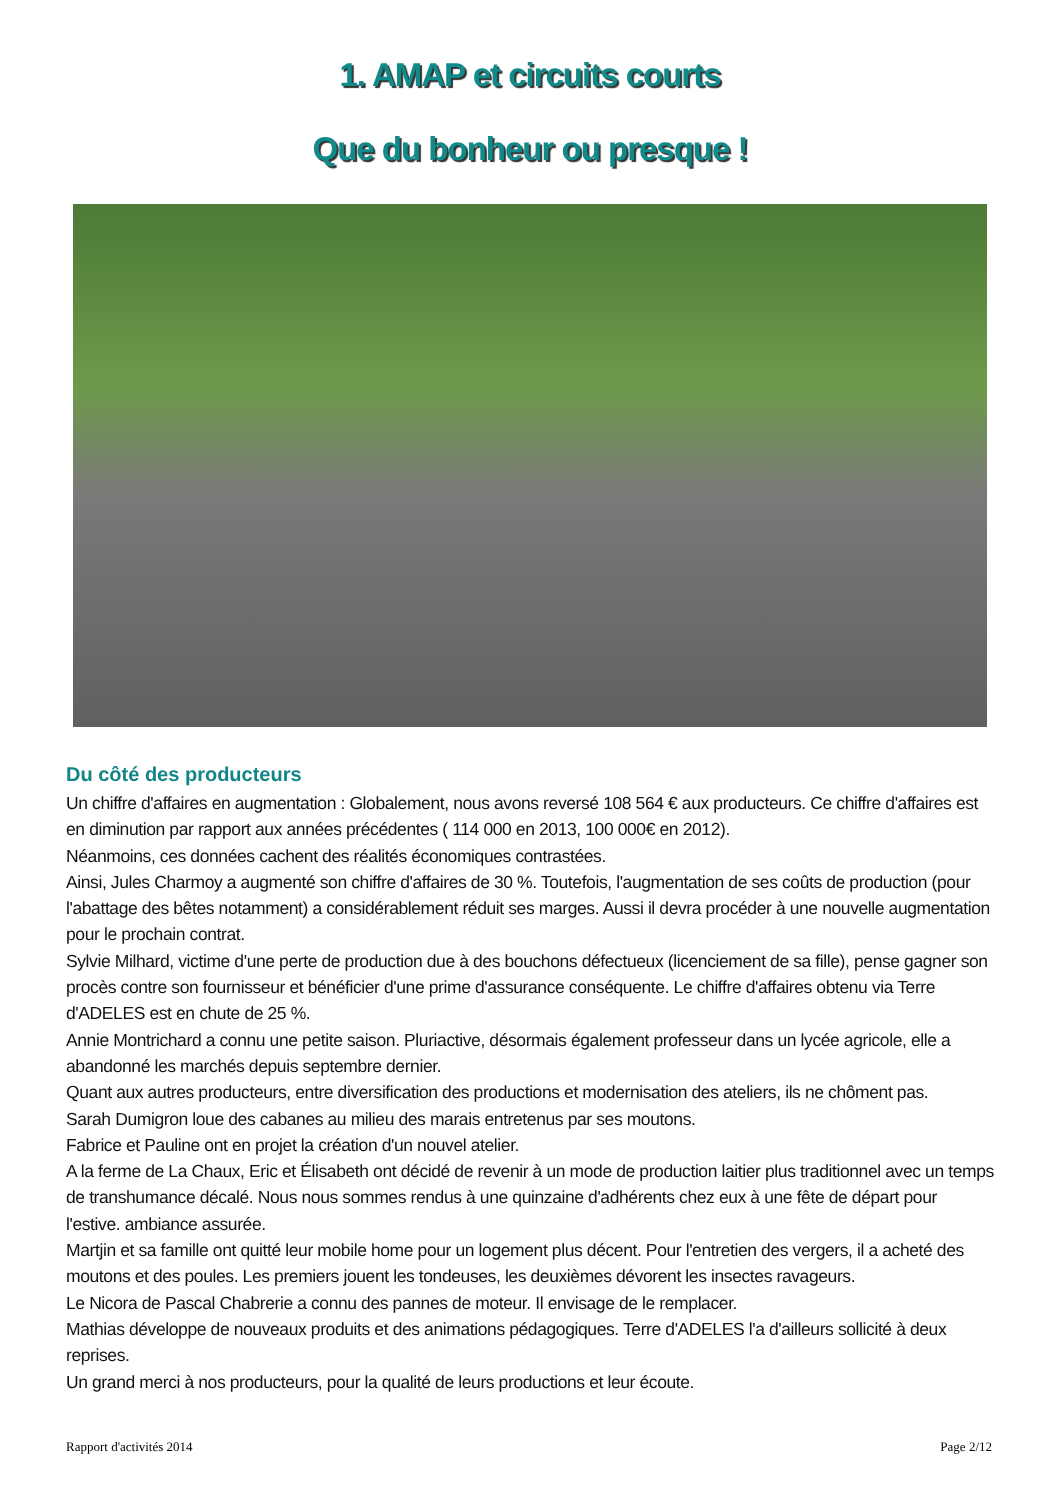1. AMAP et circuits courts
Que du bonheur ou presque !
Du côté des producteurs
Un chiffre d'affaires en augmentation : Globalement, nous avons reversé 108 564 € aux producteurs. Ce chiffre d'affaires est en diminution par rapport aux années précédentes ( 114 000 en 2013, 100 000€ en 2012).
Néanmoins, ces données cachent des réalités économiques contrastées.
Ainsi, Jules Charmoy a augmenté son chiffre d'affaires de 30 %. Toutefois, l'augmentation de ses coûts de production (pour l'abattage des bêtes notamment) a considérablement réduit ses marges. Aussi il devra procéder à une nouvelle augmentation pour le prochain contrat.
Sylvie Milhard, victime d'une perte de production due à des bouchons défectueux (licenciement de sa fille), pense gagner son procès contre son fournisseur et bénéficier d'une prime d'assurance conséquente. Le chiffre d'affaires obtenu via Terre d'ADELES est en chute de 25 %.
Annie Montrichard a connu une petite saison. Pluriactive, désormais également professeur dans un lycée agricole, elle a abandonné les marchés depuis septembre dernier.
Quant aux autres producteurs, entre diversification des productions et modernisation des ateliers, ils ne chôment pas.
Sarah Dumigron loue des cabanes au milieu des marais entretenus par ses moutons.
Fabrice et Pauline ont en projet la création d'un nouvel atelier.
A la ferme de La Chaux, Eric et Élisabeth ont décidé de revenir à un mode de production laitier plus traditionnel avec un temps de transhumance décalé. Nous nous sommes rendus à une quinzaine d'adhérents chez eux à une fête de départ pour l'estive. ambiance assurée.
Martjin et sa famille ont quitté leur mobile home pour un logement plus décent. Pour l'entretien des vergers, il a acheté des moutons et des poules. Les premiers jouent les tondeuses, les deuxièmes dévorent les insectes ravageurs.
Le Nicora de Pascal Chabrerie a connu des pannes de moteur. Il envisage de le remplacer.
Mathias développe de nouveaux produits et des animations pédagogiques. Terre d'ADELES l'a d'ailleurs sollicité à deux reprises.
Un grand merci à nos producteurs, pour la qualité de leurs productions et leur écoute.
Rapport d'activités 2014 Page 2/12